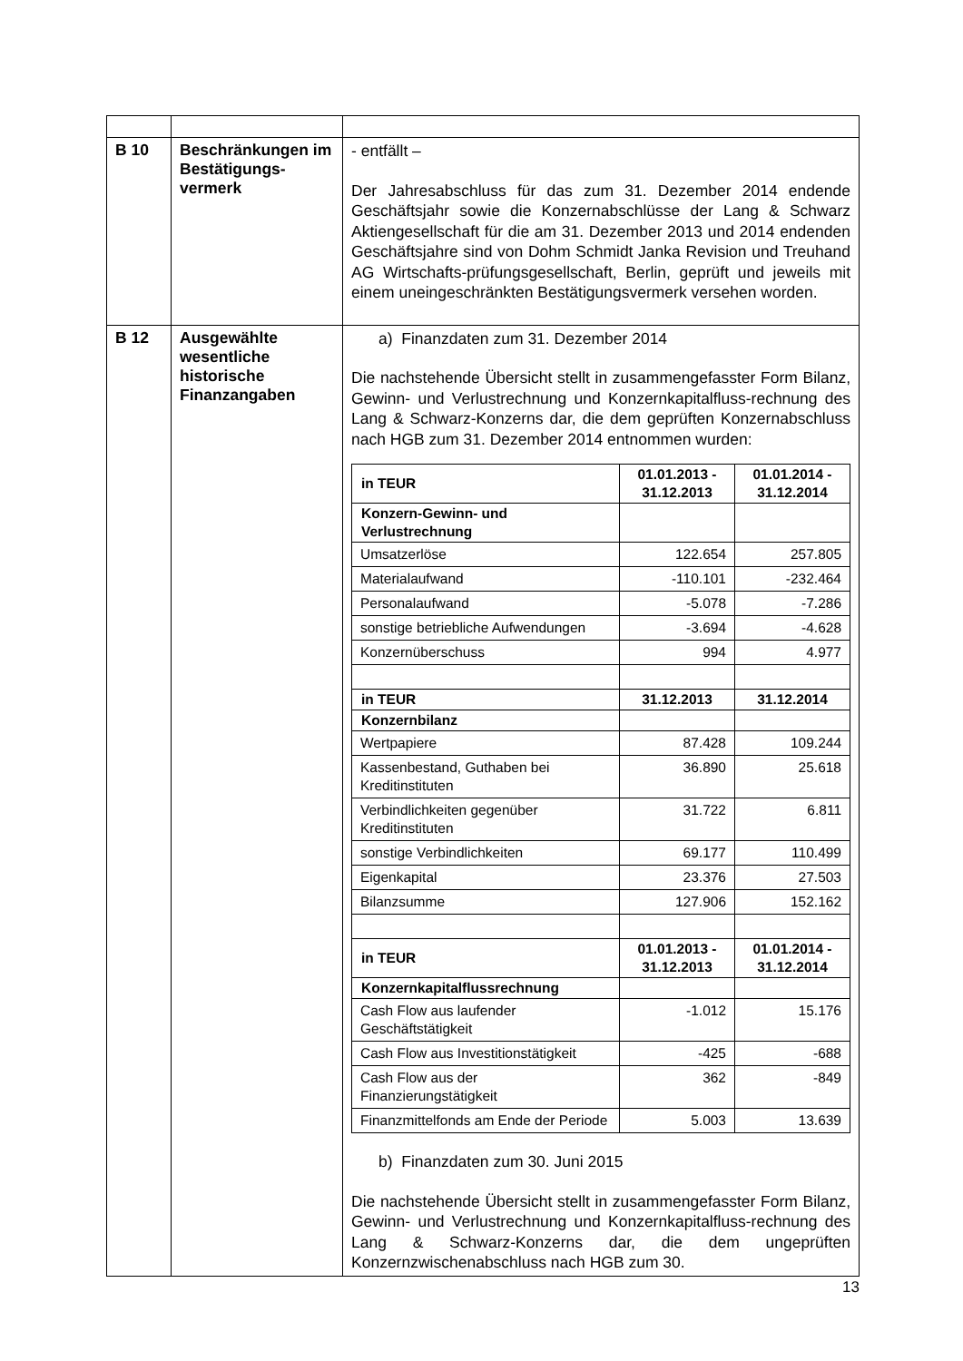| B 10 | Beschränkungen im Bestätigungs-vermerk | - entfällt – Der Jahresabschluss für das zum 31. Dezember 2014 endende Geschäftsjahr sowie die Konzernabschlüsse der Lang & Schwarz Aktiengesellschaft für die am 31. Dezember 2013 und 2014 endenden Geschäftsjahre sind von Dohm Schmidt Janka Revision und Treuhand AG Wirtschafts-prüfungsgesellschaft, Berlin, geprüft und jeweils mit einem uneingeschränkten Bestätigungsvermerk versehen worden. |
| B 12 | Ausgewählte wesentliche historische Finanzangaben | a) Finanzdaten zum 31. Dezember 2014 Die nachstehende Übersicht stellt in zusammengefasster Form Bilanz, Gewinn- und Verlustrechnung und Konzernkapitalfluss-rechnung des Lang & Schwarz-Konzerns dar, die dem geprüften Konzernabschluss nach HGB zum 31. Dezember 2014 entnommen wurden: / in TEUR / 01.01.2013 - 31.12.2013 / 01.01.2014 - 31.12.2014 / / --- / --- / --- / / Konzern-Gewinn- und Verlustrechnung / / / / Umsatzerlöse / 122.654 / 257.805 / / Materialaufwand / -110.101 / -232.464 / / Personalaufwand / -5.078 / -7.286 / / sonstige betriebliche Aufwendungen / -3.694 / -4.628 / / Konzernüberschuss / 994 / 4.977 / / in TEUR / 31.12.2013 / 31.12.2014 / / Konzernbilanz / / / / Wertpapiere / 87.428 / 109.244 / / Kassenbestand, Guthaben bei Kreditinstituten / 36.890 / 25.618 / / Verbindlichkeiten gegenüber Kreditinstituten / 31.722 / 6.811 / / sonstige Verbindlichkeiten / 69.177 / 110.499 / / Eigenkapital / 23.376 / 27.503 / / Bilanzsumme / 127.906 / 152.162 / / in TEUR / 01.01.2013 - 31.12.2013 / 01.01.2014 - 31.12.2014 / / Konzernkapitalflussrechnung / / / / Cash Flow aus laufender Geschäftstätigkeit / -1.012 / 15.176 / / Cash Flow aus Investitionstätigkeit / -425 / -688 / / Cash Flow aus der Finanzierungstätigkeit / 362 / -849 / / Finanzmittelfonds am Ende der Periode / 5.003 / 13.639 / b) Finanzdaten zum 30. Juni 2015 Die nachstehende Übersicht stellt in zusammengefasster Form Bilanz, Gewinn- und Verlustrechnung und Konzernkapitalfluss-rechnung des Lang & Schwarz-Konzerns dar, die dem ungeprüften Konzernzwischenabschluss nach HGB zum 30. |
13